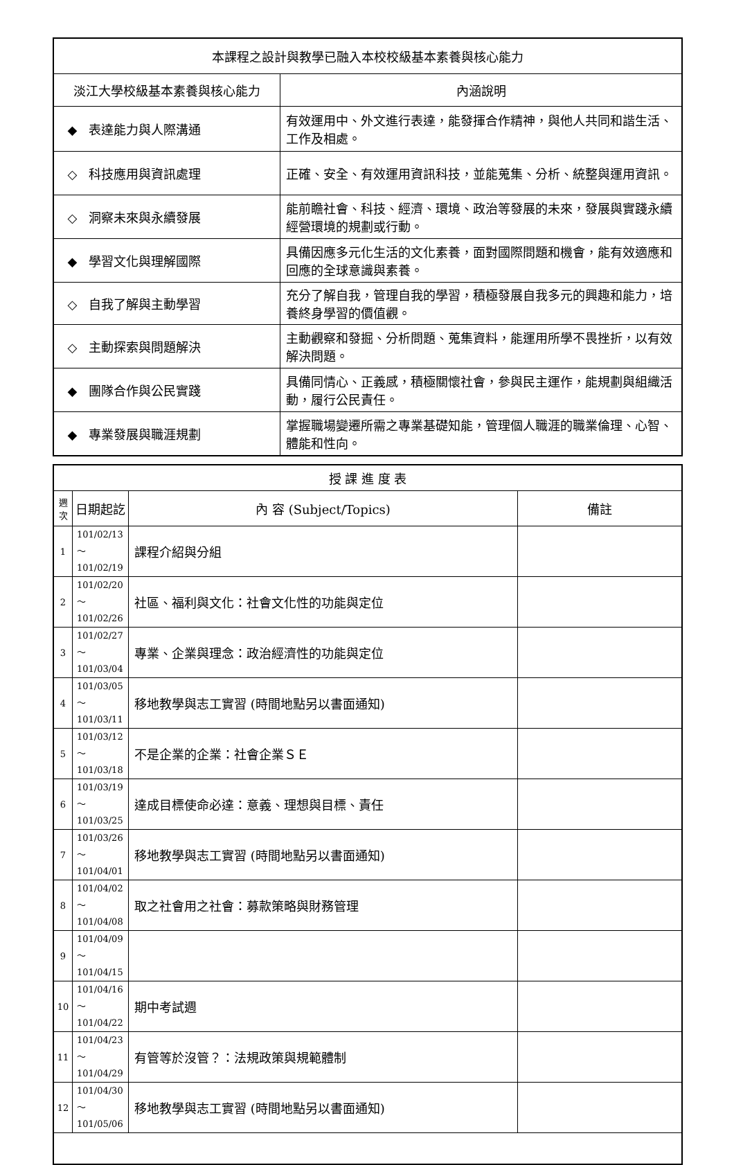| 本課程之設計與教學已融入本校校級基本素養與核心能力 | |
| --- | --- |
| 淡江大學校級基本素養與核心能力 | 內涵說明 |
| ◆ 表達能力與人際溝通 | 有效運用中、外文進行表達，能發揮合作精神，與他人共同和諧生活、工作及相處。 |
| ◇ 科技應用與資訊處理 | 正確、安全、有效運用資訊科技，並能蒐集、分析、統整與運用資訊。 |
| ◇ 洞察未來與永續發展 | 能前瞻社會、科技、經濟、環境、政治等發展的未來，發展與實踐永續經營環境的規劃或行動。 |
| ◆ 學習文化與理解國際 | 具備因應多元化生活的文化素養，面對國際問題和機會，能有效適應和回應的全球意識與素養。 |
| ◇ 自我了解與主動學習 | 充分了解自我，管理自我的學習，積極發展自我多元的興趣和能力，培養終身學習的價值觀。 |
| ◇ 主動探索與問題解決 | 主動觀察和發掘、分析問題、蒐集資料，能運用所學不畏挫折，以有效解決問題。 |
| ◆ 團隊合作與公民實踐 | 具備同情心、正義感，積極關懷社會，參與民主運作，能規劃與組織活動，履行公民責任。 |
| ◆ 專業發展與職涯規劃 | 掌握職場變遷所需之專業基礎知能，管理個人職涯的職業倫理、心智、體能和性向。 |
| 授 課 進 度 表 | | | |
| --- | --- | --- | --- |
| 週 次 | 日期起訖 | 內 容 (Subject/Topics) | 備註 |
| 1 | 101/02/13～ 101/02/19 | 課程介紹與分組 | |
| 2 | 101/02/20～ 101/02/26 | 社區、福利與文化：社會文化性的功能與定位 | |
| 3 | 101/02/27～ 101/03/04 | 專業、企業與理念：政治經濟性的功能與定位 | |
| 4 | 101/03/05～ 101/03/11 | 移地教學與志工實習 (時間地點另以書面通知) | |
| 5 | 101/03/12～ 101/03/18 | 不是企業的企業：社會企業ＳＥ | |
| 6 | 101/03/19～ 101/03/25 | 達成目標使命必達：意義、理想與目標、責任 | |
| 7 | 101/03/26～ 101/04/01 | 移地教學與志工實習 (時間地點另以書面通知) | |
| 8 | 101/04/02～ 101/04/08 | 取之社會用之社會：募款策略與財務管理 | |
| 9 | 101/04/09～ 101/04/15 | | |
| 10 | 101/04/16～ 101/04/22 | 期中考試週 | |
| 11 | 101/04/23～ 101/04/29 | 有管等於沒管？：法規政策與規範體制 | |
| 12 | 101/04/30～ 101/05/06 | 移地教學與志工實習 (時間地點另以書面通知) | |